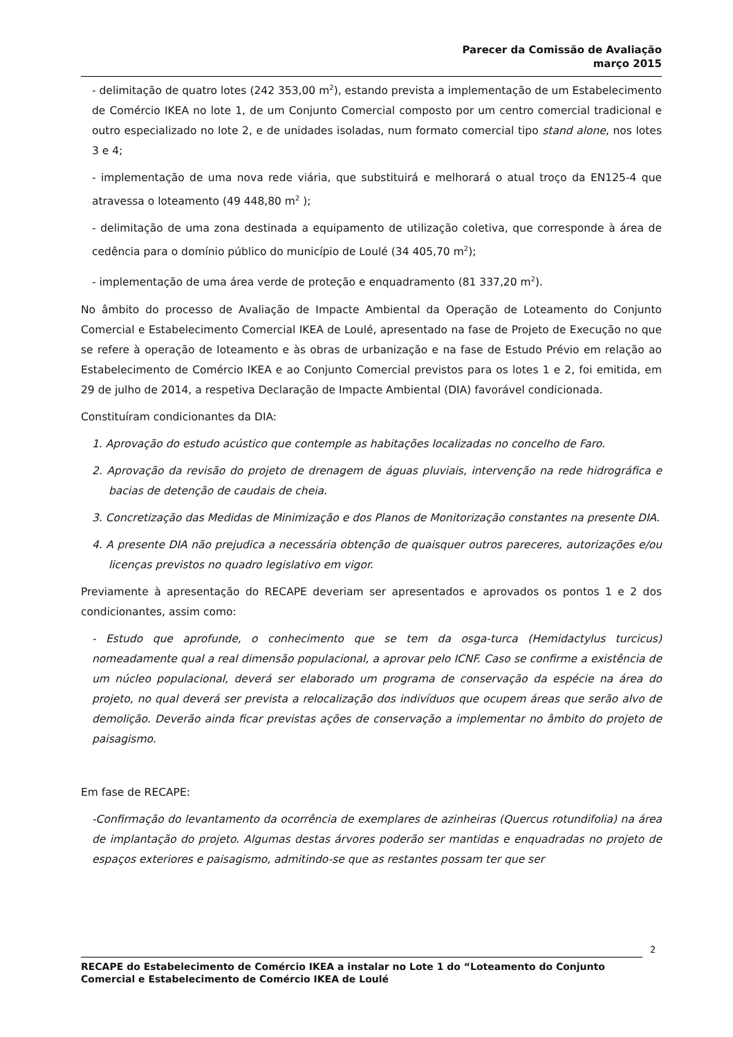Parecer da Comissão de Avaliação
março 2015
- delimitação de quatro lotes (242 353,00 m<sup>2</sup>), estando prevista a implementação de um Estabelecimento de Comércio IKEA no lote 1, de um Conjunto Comercial composto por um centro comercial tradicional e outro especializado no lote 2, e de unidades isoladas, num formato comercial tipo stand alone, nos lotes 3 e 4;
- implementação de uma nova rede viária, que substituirá e melhorará o atual troço da EN125-4 que atravessa o loteamento (49 448,80 m<sup>2</sup> );
- delimitação de uma zona destinada a equipamento de utilização coletiva, que corresponde à área de cedência para o domínio público do município de Loulé (34 405,70 m<sup>2</sup>);
- implementação de uma área verde de proteção e enquadramento (81 337,20 m<sup>2</sup>).
No âmbito do processo de Avaliação de Impacte Ambiental da Operação de Loteamento do Conjunto Comercial e Estabelecimento Comercial IKEA de Loulé, apresentado na fase de Projeto de Execução no que se refere à operação de loteamento e às obras de urbanização e na fase de Estudo Prévio em relação ao Estabelecimento de Comércio IKEA e ao Conjunto Comercial previstos para os lotes 1 e 2, foi emitida, em 29 de julho de 2014, a respetiva Declaração de Impacte Ambiental (DIA) favorável condicionada.
Constituíram condicionantes da DIA:
1. Aprovação do estudo acústico que contemple as habitações localizadas no concelho de Faro.
2. Aprovação da revisão do projeto de drenagem de águas pluviais, intervenção na rede hidrográfica e bacias de detenção de caudais de cheia.
3. Concretização das Medidas de Minimização e dos Planos de Monitorização constantes na presente DIA.
4. A presente DIA não prejudica a necessária obtenção de quaisquer outros pareceres, autorizações e/ou licenças previstos no quadro legislativo em vigor.
Previamente à apresentação do RECAPE deveriam ser apresentados e aprovados os pontos 1 e 2 dos condicionantes, assim como:
- Estudo que aprofunde, o conhecimento que se tem da osga-turca (Hemidactylus turcicus) nomeadamente qual a real dimensão populacional, a aprovar pelo ICNF. Caso se confirme a existência de um núcleo populacional, deverá ser elaborado um programa de conservação da espécie na área do projeto, no qual deverá ser prevista a relocalização dos indivíduos que ocupem áreas que serão alvo de demolição. Deverão ainda ficar previstas ações de conservação a implementar no âmbito do projeto de paisagismo.
Em fase de RECAPE:
-Confirmação do levantamento da ocorrência de exemplares de azinheiras (Quercus rotundifolia) na área de implantação do projeto. Algumas destas árvores poderão ser mantidas e enquadradas no projeto de espaços exteriores e paisagismo, admitindo-se que as restantes possam ter que ser
2
RECAPE do Estabelecimento de Comércio IKEA a instalar no Lote 1 do “Loteamento do Conjunto Comercial e Estabelecimento de Comércio IKEA de Loulé